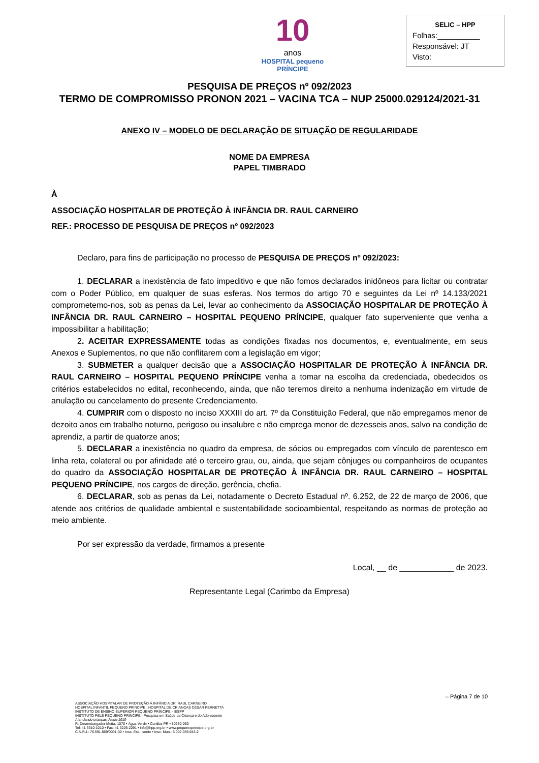10
anos
HOSPITAL pequeno PRÍNCIPE
SELIC – HPP
Folhas:__________
Responsável: JT
Visto:
PESQUISA DE PREÇOS nº 092/2023
TERMO DE COMPROMISSO PRONON 2021 – VACINA TCA – NUP 25000.029124/2021-31
ANEXO IV – MODELO DE DECLARAÇÃO DE SITUAÇÃO DE REGULARIDADE
NOME DA EMPRESA
PAPEL TIMBRADO
À
ASSOCIAÇÃO HOSPITALAR DE PROTEÇÃO À INFÂNCIA DR. RAUL CARNEIRO
REF.: PROCESSO DE PESQUISA DE PREÇOS nº 092/2023
Declaro, para fins de participação no processo de PESQUISA DE PREÇOS nº 092/2023:
1. DECLARAR a inexistência de fato impeditivo e que não fomos declarados inidôneos para licitar ou contratar com o Poder Público, em qualquer de suas esferas. Nos termos do artigo 70 e seguintes da Lei nº 14.133/2021 comprometemo-nos, sob as penas da Lei, levar ao conhecimento da ASSOCIAÇÃO HOSPITALAR DE PROTEÇÃO À INFÂNCIA DR. RAUL CARNEIRO – HOSPITAL PEQUENO PRÍNCIPE, qualquer fato superveniente que venha a impossibilitar a habilitação;
2. ACEITAR EXPRESSAMENTE todas as condições fixadas nos documentos, e, eventualmente, em seus Anexos e Suplementos, no que não conflitarem com a legislação em vigor;
3. SUBMETER a qualquer decisão que a ASSOCIAÇÃO HOSPITALAR DE PROTEÇÃO À INFÂNCIA DR. RAUL CARNEIRO – HOSPITAL PEQUENO PRÍNCIPE venha a tomar na escolha da credenciada, obedecidos os critérios estabelecidos no edital, reconhecendo, ainda, que não teremos direito a nenhuma indenização em virtude de anulação ou cancelamento do presente Credenciamento.
4. CUMPRIR com o disposto no inciso XXXIII do art. 7º da Constituição Federal, que não empregamos menor de dezoito anos em trabalho noturno, perigoso ou insalubre e não emprega menor de dezesseis anos, salvo na condição de aprendiz, a partir de quatorze anos;
5. DECLARAR a inexistência no quadro da empresa, de sócios ou empregados com vínculo de parentesco em linha reta, colateral ou por afinidade até o terceiro grau, ou, ainda, que sejam cônjuges ou companheiros de ocupantes do quadro da ASSOCIAÇÃO HOSPITALAR DE PROTEÇÃO À INFÂNCIA DR. RAUL CARNEIRO – HOSPITAL PEQUENO PRÍNCIPE, nos cargos de direção, gerência, chefia.
6. DECLARAR, sob as penas da Lei, notadamente o Decreto Estadual nº. 6.252, de 22 de março de 2006, que atende aos critérios de qualidade ambiental e sustentabilidade socioambiental, respeitando as normas de proteção ao meio ambiente.
Por ser expressão da verdade, firmamos a presente
Local, __ de ____________ de 2023.
Representante Legal (Carimbo da Empresa)
– Página 7 de 10
ASSOCIAÇÃO HOSPITALAR DE PROTEÇÃO À INFÂNCIA DR. RAUL CARNEIRO
HOSPITAL INFANTIL PEQUENO PRÍNCIPE . HOSPITAL DE CRIANÇAS CÉSAR PERNETTA
INSTITUTO DE ENSINO SUPERIOR PEQUENO PRÍNCIPE - IESPP
INSTITUTO PELÉ PEQUENO PRÍNCIPE - Pesquisa em Saúde da Criança e do Adolescente
Atendendo crianças desde 1919
R. Desembargador Motta, 1070 • Água Verde • Curitiba-PR • 80250-060
Tel: 41 3310-1010 • Fax: 41 3225-2291 • info@hpp.org.br • www.pequenoprincipe.org.br
C.N.P.J.: 76.591.569/0001-30 • Insc. Est.: isento • Insc. Mun.: 5.002.035.943-2